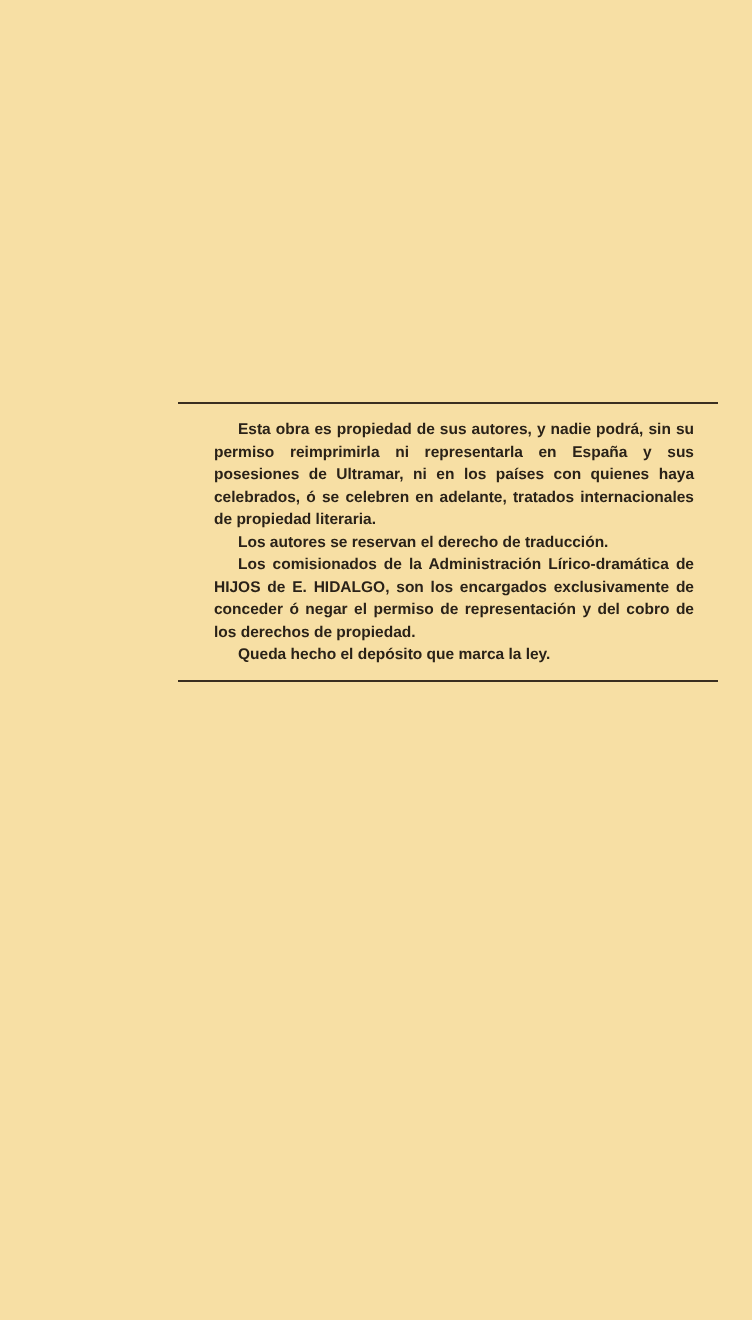Esta obra es propiedad de sus autores, y nadie podrá, sin su permiso reimprimirla ni representarla en España y sus posesiones de Ultramar, ni en los países con quienes haya celebrados, ó se celebren en adelante, tratados internacionales de propiedad literaria.
Los autores se reservan el derecho de traducción.
Los comisionados de la Administración Lírico-dramática de HIJOS de E. HIDALGO, son los encargados exclusivamente de conceder ó negar el permiso de representación y del cobro de los derechos de propiedad.
Queda hecho el depósito que marca la ley.